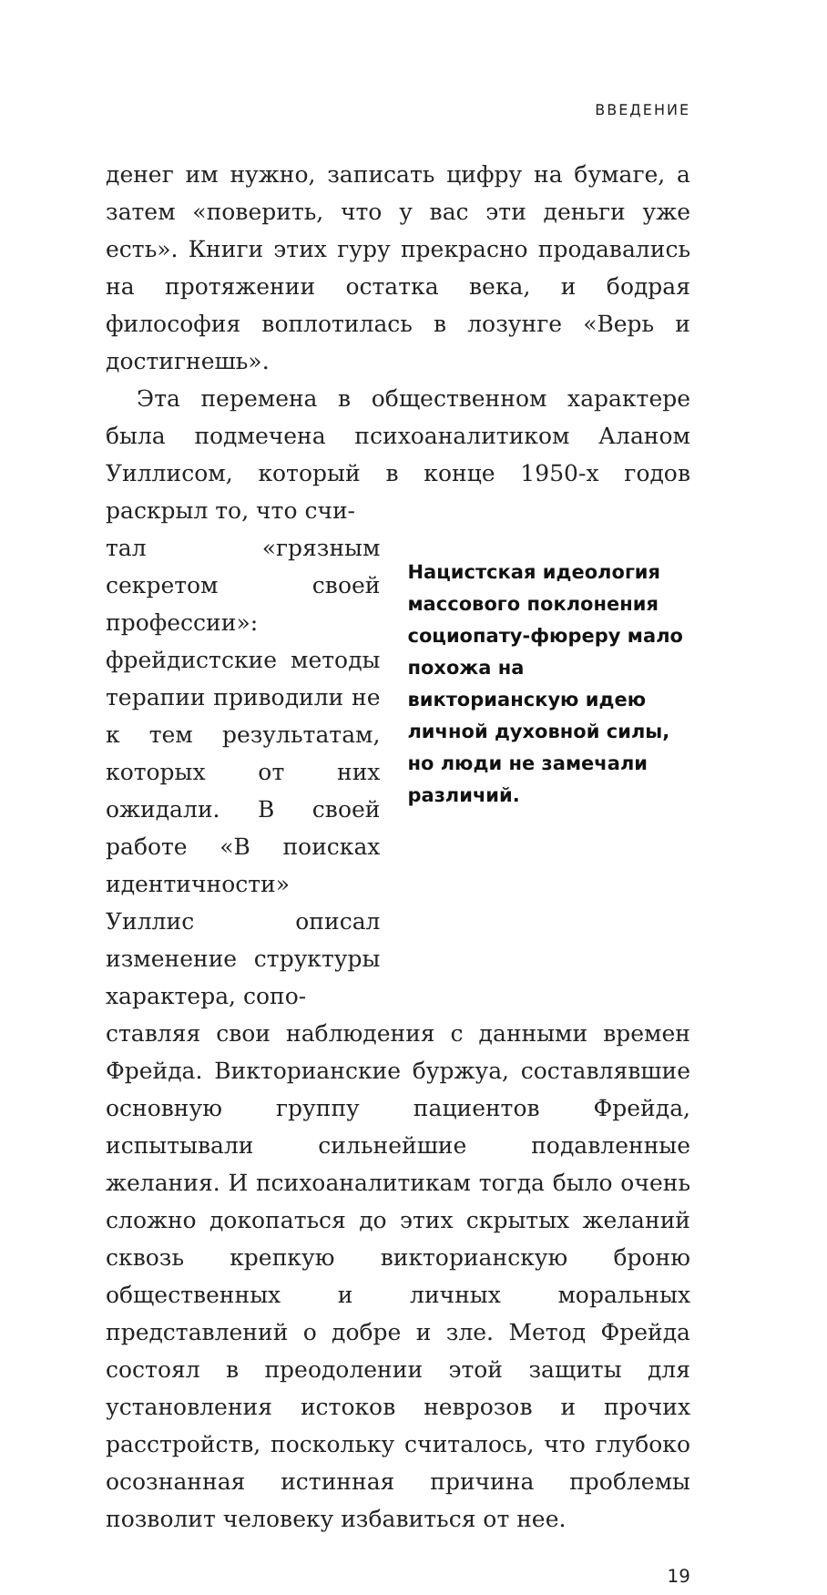ВВЕДЕНИЕ
денег им нужно, записать цифру на бумаге, а затем «поверить, что у вас эти деньги уже есть». Книги этих гуру прекрасно продавались на протяжении остатка века, и бодрая философия воплотилась в лозунге «Верь и достигнешь».
Эта перемена в общественном характере была подмечена психоаналитиком Аланом Уиллисом, который в конце 1950-х годов раскрыл то, что счи-
тал «грязным секретом своей профессии»: фрейдистские методы терапии приводили не к тем результатам, которых от них ожидали. В своей работе «В поисках идентичности» Уиллис описал изменение структуры характера, сопо-
Нацистская идеология массового поклонения социопату-фюреру мало похожа на викторианскую идею личной духовной силы, но люди не замечали различий.
ставляя свои наблюдения с данными времен Фрейда. Викторианские буржуа, составлявшие основную группу пациентов Фрейда, испытывали сильнейшие подавленные желания. И психоаналитикам тогда было очень сложно докопаться до этих скрытых желаний сквозь крепкую викторианскую броню общественных и личных моральных представлений о добре и зле. Метод Фрейда состоял в преодолении этой защиты для установления истоков неврозов и прочих расстройств, поскольку считалось, что глубоко осознанная истинная причина проблемы позволит человеку избавиться от нее.
19